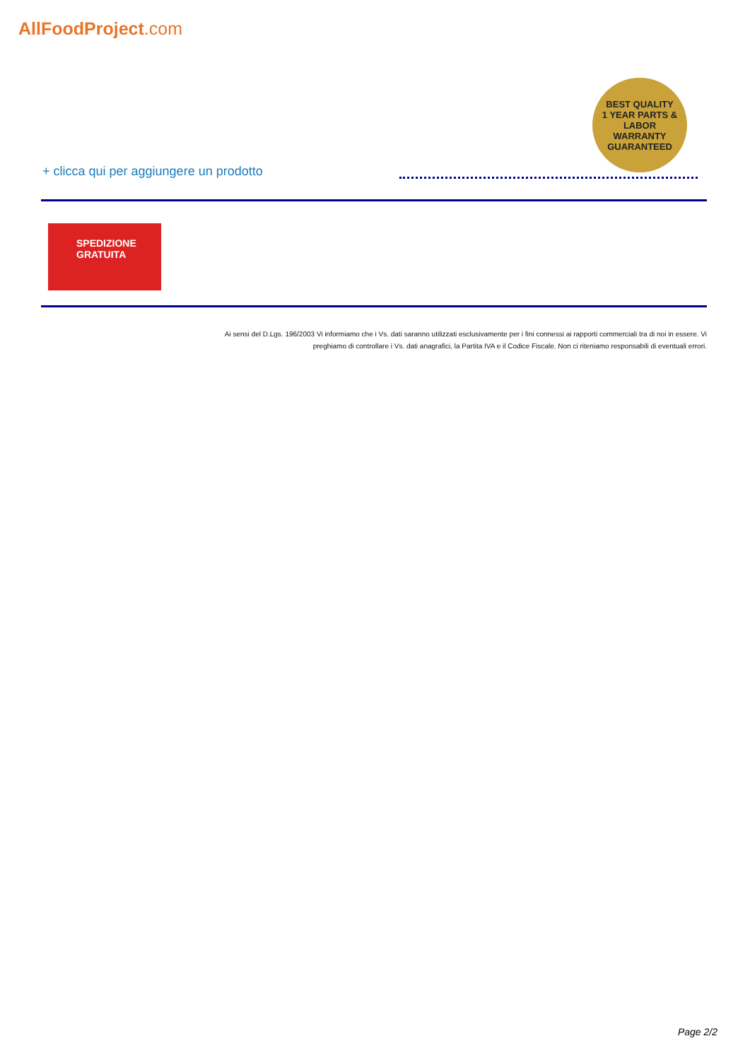AllFoodProject.com
BEST QUALITY
1 YEAR PARTS & LABOR
WARRANTY
GUARANTEED
+ clicca qui per aggiungere un prodotto
SPEDIZIONE
GRATUITA
Ai sensi del D.Lgs. 196/2003 Vi informiamo che i Vs. dati saranno utilizzati esclusivamente per i fini connessi ai rapporti commerciali tra di noi in essere. Vi preghiamo di controllare i Vs. dati anagrafici, la Partita IVA e il Codice Fiscale. Non ci riteniamo responsabili di eventuali errori.
Page 2/2